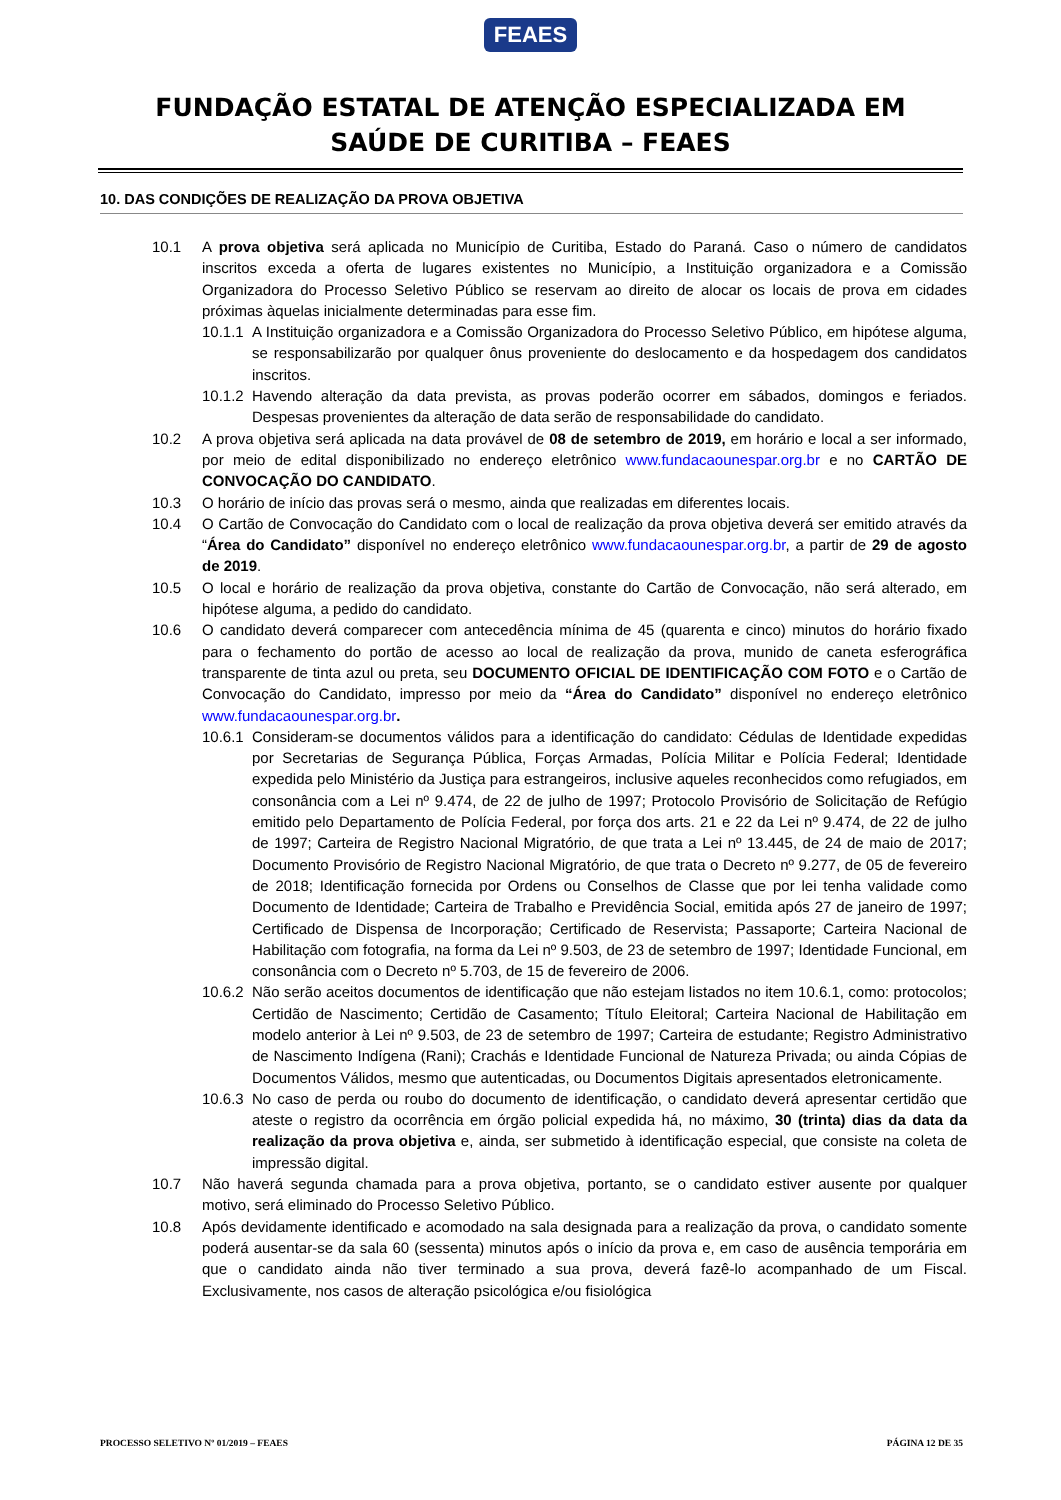FEAES
FUNDAÇÃO ESTATAL DE ATENÇÃO ESPECIALIZADA EM
SAÚDE DE CURITIBA – FEAES
10. DAS CONDIÇÕES DE REALIZAÇÃO DA PROVA OBJETIVA
10.1 A prova objetiva será aplicada no Município de Curitiba, Estado do Paraná. Caso o número de candidatos inscritos exceda a oferta de lugares existentes no Município, a Instituição organizadora e a Comissão Organizadora do Processo Seletivo Público se reservam ao direito de alocar os locais de prova em cidades próximas àquelas inicialmente determinadas para esse fim.
10.1.1
A Instituição organizadora e a Comissão Organizadora do Processo Seletivo Público, em hipótese alguma, se responsabilizarão por qualquer ônus proveniente do deslocamento e da hospedagem dos candidatos inscritos.
10.1.2
Havendo alteração da data prevista, as provas poderão ocorrer em sábados, domingos e feriados. Despesas provenientes da alteração de data serão de responsabilidade do candidato.
10.2 A prova objetiva será aplicada na data provável de 08 de setembro de 2019, em horário e local a ser informado, por meio de edital disponibilizado no endereço eletrônico www.fundacaounespar.org.br e no CARTÃO DE CONVOCAÇÃO DO CANDIDATO.
10.3 O horário de início das provas será o mesmo, ainda que realizadas em diferentes locais.
10.4 O Cartão de Convocação do Candidato com o local de realização da prova objetiva deverá ser emitido através da “Área do Candidato” disponível no endereço eletrônico www.fundacaounespar.org.br, a partir de 29 de agosto de 2019.
10.5 O local e horário de realização da prova objetiva, constante do Cartão de Convocação, não será alterado, em hipótese alguma, a pedido do candidato.
10.6 O candidato deverá comparecer com antecedência mínima de 45 (quarenta e cinco) minutos do horário fixado para o fechamento do portão de acesso ao local de realização da prova, munido de caneta esferográfica transparente de tinta azul ou preta, seu DOCUMENTO OFICIAL DE IDENTIFICAÇÃO COM FOTO e o Cartão de Convocação do Candidato, impresso por meio da “Área do Candidato” disponível no endereço eletrônico www.fundacaounespar.org.br.
10.6.1
Consideram-se documentos válidos para a identificação do candidato: Cédulas de Identidade expedidas por Secretarias de Segurança Pública, Forças Armadas, Polícia Militar e Polícia Federal; Identidade expedida pelo Ministério da Justiça para estrangeiros, inclusive aqueles reconhecidos como refugiados, em consonância com a Lei nº 9.474, de 22 de julho de 1997; Protocolo Provisório de Solicitação de Refúgio emitido pelo Departamento de Polícia Federal, por força dos arts. 21 e 22 da Lei nº 9.474, de 22 de julho de 1997; Carteira de Registro Nacional Migratório, de que trata a Lei nº 13.445, de 24 de maio de 2017; Documento Provisório de Registro Nacional Migratório, de que trata o Decreto nº 9.277, de 05 de fevereiro de 2018; Identificação fornecida por Ordens ou Conselhos de Classe que por lei tenha validade como Documento de Identidade; Carteira de Trabalho e Previdência Social, emitida após 27 de janeiro de 1997; Certificado de Dispensa de Incorporação; Certificado de Reservista; Passaporte; Carteira Nacional de Habilitação com fotografia, na forma da Lei nº 9.503, de 23 de setembro de 1997; Identidade Funcional, em consonância com o Decreto nº 5.703, de 15 de fevereiro de 2006.
10.6.2
Não serão aceitos documentos de identificação que não estejam listados no item 10.6.1, como: protocolos; Certidão de Nascimento; Certidão de Casamento; Título Eleitoral; Carteira Nacional de Habilitação em modelo anterior à Lei nº 9.503, de 23 de setembro de 1997; Carteira de estudante; Registro Administrativo de Nascimento Indígena (Rani); Crachás e Identidade Funcional de Natureza Privada; ou ainda Cópias de Documentos Válidos, mesmo que autenticadas, ou Documentos Digitais apresentados eletronicamente.
10.6.3
No caso de perda ou roubo do documento de identificação, o candidato deverá apresentar certidão que ateste o registro da ocorrência em órgão policial expedida há, no máximo, 30 (trinta) dias da data da realização da prova objetiva e, ainda, ser submetido à identificação especial, que consiste na coleta de impressão digital.
10.7 Não haverá segunda chamada para a prova objetiva, portanto, se o candidato estiver ausente por qualquer motivo, será eliminado do Processo Seletivo Público.
10.8 Após devidamente identificado e acomodado na sala designada para a realização da prova, o candidato somente poderá ausentar-se da sala 60 (sessenta) minutos após o início da prova e, em caso de ausência temporária em que o candidato ainda não tiver terminado a sua prova, deverá fazê-lo acompanhado de um Fiscal. Exclusivamente, nos casos de alteração psicológica e/ou fisiológica
PROCESSO SELETIVO Nº 01/2019 – FEAES PÁGINA 12 DE 35